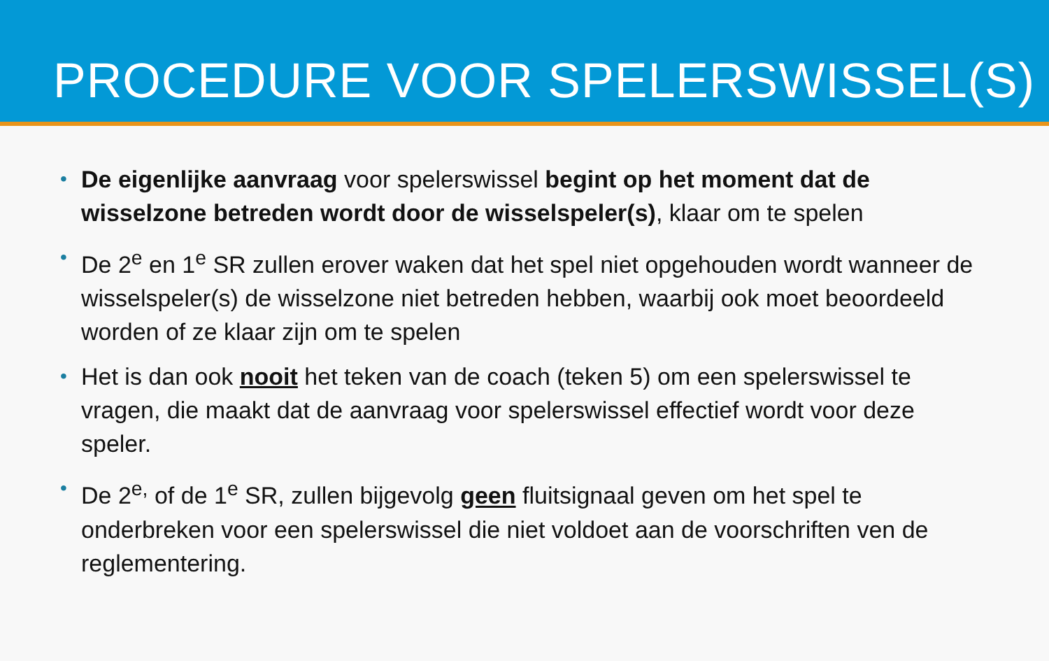PROCEDURE VOOR SPELERSWISSEL(S)
• De eigenlijke aanvraag voor spelerswissel begint op het moment dat de wisselzone betreden wordt door de wisselspeler(s), klaar om te spelen
• De 2<sup>e</sup> en 1<sup>e</sup> SR zullen erover waken dat het spel niet opgehouden wordt wanneer de wisselspeler(s) de wisselzone niet betreden hebben, waarbij ook moet beoordeeld worden of ze klaar zijn om te spelen
• Het is dan ook nooit het teken van de coach (teken 5) om een spelerswissel te vragen, die maakt dat de aanvraag voor spelerswissel effectief wordt voor deze speler.
• De 2<sup>e,</sup> of de 1<sup>e</sup> SR, zullen bijgevolg geen fluitsignaal geven om het spel te onderbreken voor een spelerswissel die niet voldoet aan de voorschriften ven de reglementering.